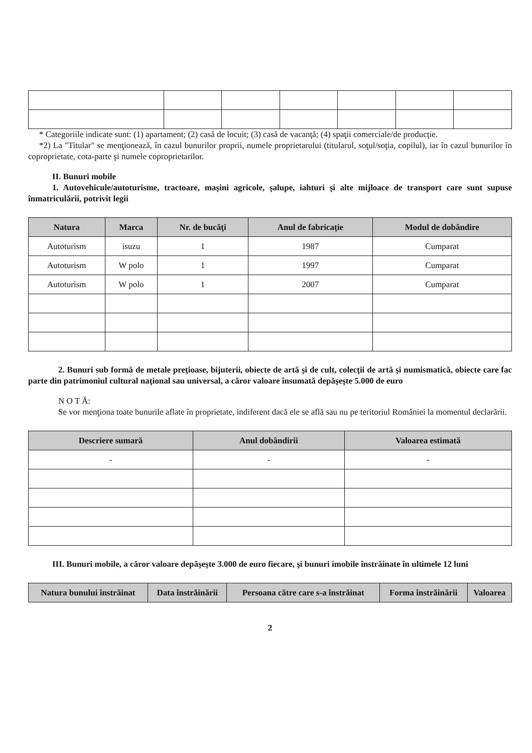* Categoriile indicate sunt: (1) apartament; (2) casă de locuit; (3) casă de vacanţă; (4) spaţii comerciale/de producţie.
*2) La "Titular" se menţionează, în cazul bunurilor proprii, numele proprietarului (titularul, soţul/soţia, copilul), iar în cazul bunurilor în coproprietate, cota-parte şi numele coproprietarilor.
II. Bunuri mobile
1. Autovehicule/autoturisme, tractoare, maşini agricole, şalupe, iahturi şi alte mijloace de transport care sunt supuse înmatriculării, potrivit legii
| Natura | Marca | Nr. de bucăţi | Anul de fabricaţie | Modul de dobândire |
| --- | --- | --- | --- | --- |
| Autoturism | isuzu | 1 | 1987 | Cumparat |
| Autoturism | W polo | 1 | 1997 | Cumparat |
| Autoturism | W polo | 1 | 2007 | Cumparat |
2. Bunuri sub formă de metale preţioase, bijuterii, obiecte de artă şi de cult, colecţii de artă şi numismatică, obiecte care fac parte din patrimoniul cultural naţional sau universal, a căror valoare însumată depăşeşte 5.000 de euro
N O T Ă:
Se vor menţiona toate bunurile aflate în proprietate, indiferent dacă ele se află sau nu pe teritoriul României la momentul declarării.
| Descriere sumară | Anul dobândirii | Valoarea estimată |
| --- | --- | --- |
| - | - | - |
III. Bunuri mobile, a căror valoare depăşeşte 3.000 de euro fiecare, şi bunuri imobile înstrăinate în ultimele 12 luni
| Natura bunului înstrăinat | Data înstrăinării | Persoana către care s-a înstrăinat | Forma înstrăinării | Valoarea |
| --- | --- | --- | --- | --- |
2